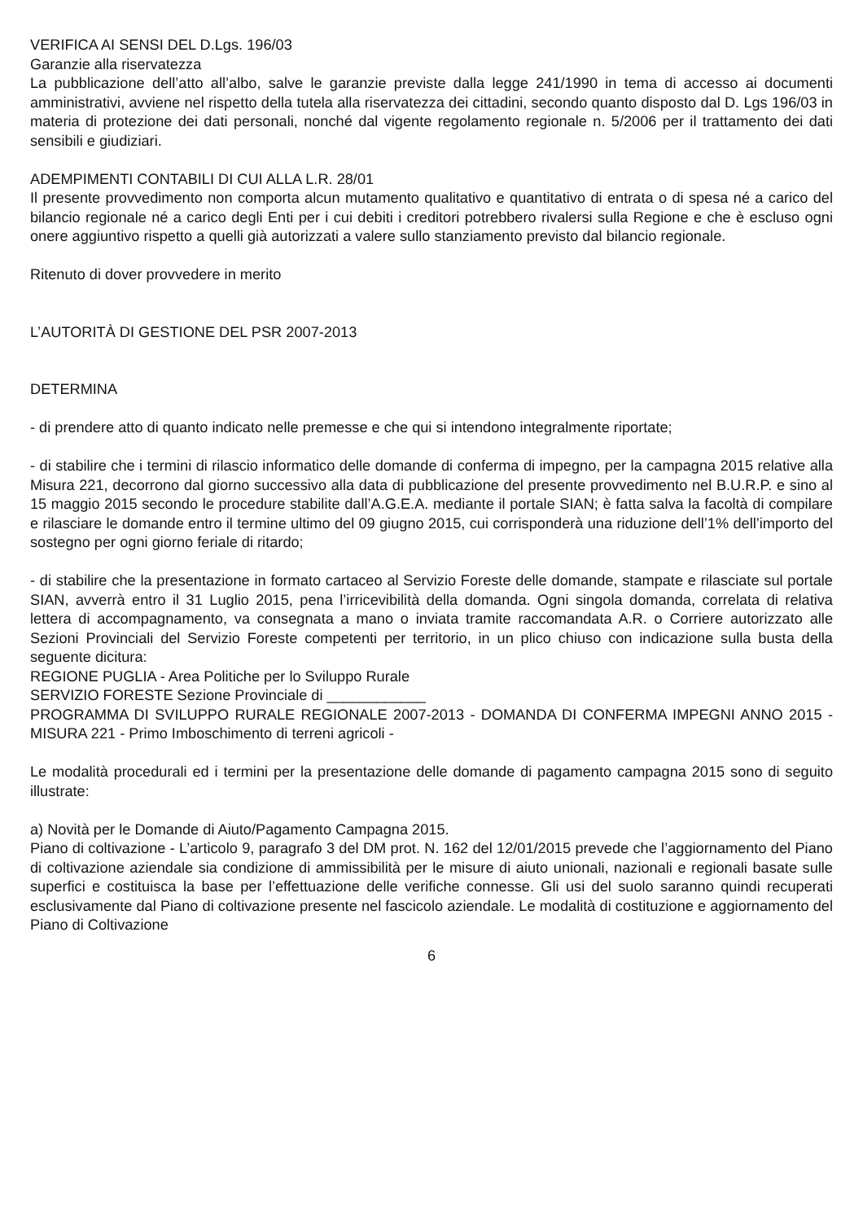VERIFICA AI SENSI DEL D.Lgs. 196/03
Garanzie alla riservatezza
La pubblicazione dell’atto all’albo, salve le garanzie previste dalla legge 241/1990 in tema di accesso ai documenti amministrativi, avviene nel rispetto della tutela alla riservatezza dei cittadini, secondo quanto disposto dal D. Lgs 196/03 in materia di protezione dei dati personali, nonché dal vigente regolamento regionale n. 5/2006 per il trattamento dei dati sensibili e giudiziari.
ADEMPIMENTI CONTABILI DI CUI ALLA L.R. 28/01
Il presente provvedimento non comporta alcun mutamento qualitativo e quantitativo di entrata o di spesa né a carico del bilancio regionale né a carico degli Enti per i cui debiti i creditori potrebbero rivalersi sulla Regione e che è escluso ogni onere aggiuntivo rispetto a quelli già autorizzati a valere sullo stanziamento previsto dal bilancio regionale.
Ritenuto di dover provvedere in merito
L’AUTORITÀ DI GESTIONE DEL PSR 2007-2013
DETERMINA
- di prendere atto di quanto indicato nelle premesse e che qui si intendono integralmente riportate;
- di stabilire che i termini di rilascio informatico delle domande di conferma di impegno, per la campagna 2015 relative alla Misura 221, decorrono dal giorno successivo alla data di pubblicazione del presente provvedimento nel B.U.R.P. e sino al 15 maggio 2015 secondo le procedure stabilite dall’A.G.E.A. mediante il portale SIAN; è fatta salva la facoltà di compilare e rilasciare le domande entro il termine ultimo del 09 giugno 2015, cui corrisponderà una riduzione dell’1% dell’importo del sostegno per ogni giorno feriale di ritardo;
- di stabilire che la presentazione in formato cartaceo al Servizio Foreste delle domande, stampate e rilasciate sul portale SIAN, avverrà entro il 31 Luglio 2015, pena l’irricevibilità della domanda. Ogni singola domanda, correlata di relativa lettera di accompagnamento, va consegnata a mano o inviata tramite raccomandata A.R. o Corriere autorizzato alle Sezioni Provinciali del Servizio Foreste competenti per territorio, in un plico chiuso con indicazione sulla busta della seguente dicitura:
REGIONE PUGLIA - Area Politiche per lo Sviluppo Rurale
SERVIZIO FORESTE Sezione Provinciale di ____________
PROGRAMMA DI SVILUPPO RURALE REGIONALE 2007-2013 - DOMANDA DI CONFERMA IMPEGNI ANNO 2015 - MISURA 221 - Primo Imboschimento di terreni agricoli -
Le modalità procedurali ed i termini per la presentazione delle domande di pagamento campagna 2015 sono di seguito illustrate:
a) Novità per le Domande di Aiuto/Pagamento Campagna 2015.
Piano di coltivazione - L’articolo 9, paragrafo 3 del DM prot. N. 162 del 12/01/2015 prevede che l’aggiornamento del Piano di coltivazione aziendale sia condizione di ammissibilità per le misure di aiuto unionali, nazionali e regionali basate sulle superfici e costituisca la base per l’effettuazione delle verifiche connesse. Gli usi del suolo saranno quindi recuperati esclusivamente dal Piano di coltivazione presente nel fascicolo aziendale. Le modalità di costituzione e aggiornamento del Piano di Coltivazione
6